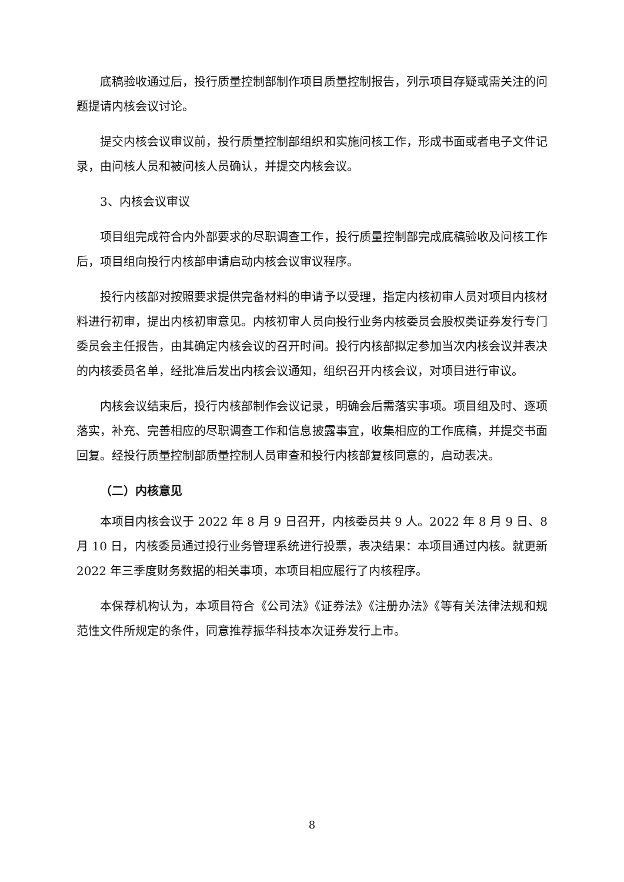底稿验收通过后，投行质量控制部制作项目质量控制报告，列示项目存疑或需关注的问题提请内核会议讨论。
提交内核会议审议前，投行质量控制部组织和实施问核工作，形成书面或者电子文件记录，由问核人员和被问核人员确认，并提交内核会议。
3、内核会议审议
项目组完成符合内外部要求的尽职调查工作，投行质量控制部完成底稿验收及问核工作后，项目组向投行内核部申请启动内核会议审议程序。
投行内核部对按照要求提供完备材料的申请予以受理，指定内核初审人员对项目内核材料进行初审，提出内核初审意见。内核初审人员向投行业务内核委员会股权类证券发行专门委员会主任报告，由其确定内核会议的召开时间。投行内核部拟定参加当次内核会议并表决的内核委员名单，经批准后发出内核会议通知，组织召开内核会议，对项目进行审议。
内核会议结束后，投行内核部制作会议记录，明确会后需落实事项。项目组及时、逐项落实，补充、完善相应的尽职调查工作和信息披露事宜，收集相应的工作底稿，并提交书面回复。经投行质量控制部质量控制人员审查和投行内核部复核同意的，启动表决。
（二）内核意见
本项目内核会议于 2022 年 8 月 9 日召开，内核委员共 9 人。2022 年 8 月 9 日、8 月 10 日，内核委员通过投行业务管理系统进行投票，表决结果：本项目通过内核。就更新 2022 年三季度财务数据的相关事项，本项目相应履行了内核程序。
本保荐机构认为，本项目符合《公司法》《证券法》《注册办法》《等有关法律法规和规范性文件所规定的条件，同意推荐振华科技本次证券发行上市。
8